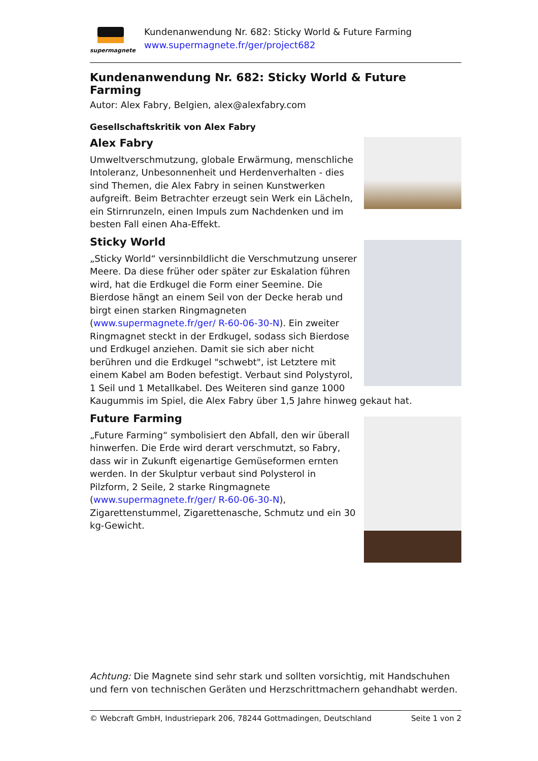supermagnete
Kundenanwendung Nr. 682: Sticky World & Future Farming
www.supermagnete.fr/ger/project682
Kundenanwendung Nr. 682: Sticky World & Future Farming
Autor: Alex Fabry, Belgien, alex@alexfabry.com
Gesellschaftskritik von Alex Fabry
Alex Fabry
Umweltverschmutzung, globale Erwärmung, menschliche Intoleranz, Unbesonnenheit und Herdenverhalten - dies sind Themen, die Alex Fabry in seinen Kunstwerken aufgreift. Beim Betrachter erzeugt sein Werk ein Lächeln, ein Stirnrunzeln, einen Impuls zum Nachdenken und im besten Fall einen Aha-Effekt.
Sticky World
„Sticky World“ versinnbildlicht die Verschmutzung unserer Meere. Da diese früher oder später zur Eskalation führen wird, hat die Erdkugel die Form einer Seemine. Die Bierdose hängt an einem Seil von der Decke herab und birgt einen starken Ringmagneten (www.supermagnete.fr/ger/ R-60-06-30-N). Ein zweiter Ringmagnet steckt in der Erdkugel, sodass sich Bierdose und Erdkugel anziehen. Damit sie sich aber nicht berühren und die Erdkugel "schwebt", ist Letztere mit einem Kabel am Boden befestigt. Verbaut sind Polystyrol, 1 Seil und 1 Metallkabel. Des Weiteren sind ganze 1000 Kaugummis im Spiel, die Alex Fabry über 1,5 Jahre hinweg gekaut hat.
Future Farming
„Future Farming“ symbolisiert den Abfall, den wir überall hinwerfen. Die Erde wird derart verschmutzt, so Fabry, dass wir in Zukunft eigenartige Gemüseformen ernten werden. In der Skulptur verbaut sind Polysterol in Pilzform, 2 Seile, 2 starke Ringmagnete (www.supermagnete.fr/ger/ R-60-06-30-N), Zigarettenstummel, Zigarettenasche, Schmutz und ein 30 kg-Gewicht.
Achtung: Die Magnete sind sehr stark und sollten vorsichtig, mit Handschuhen und fern von technischen Geräten und Herzschrittmachern gehandhabt werden.
© Webcraft GmbH, Industriepark 206, 78244 Gottmadingen, Deutschland Seite 1 von 2